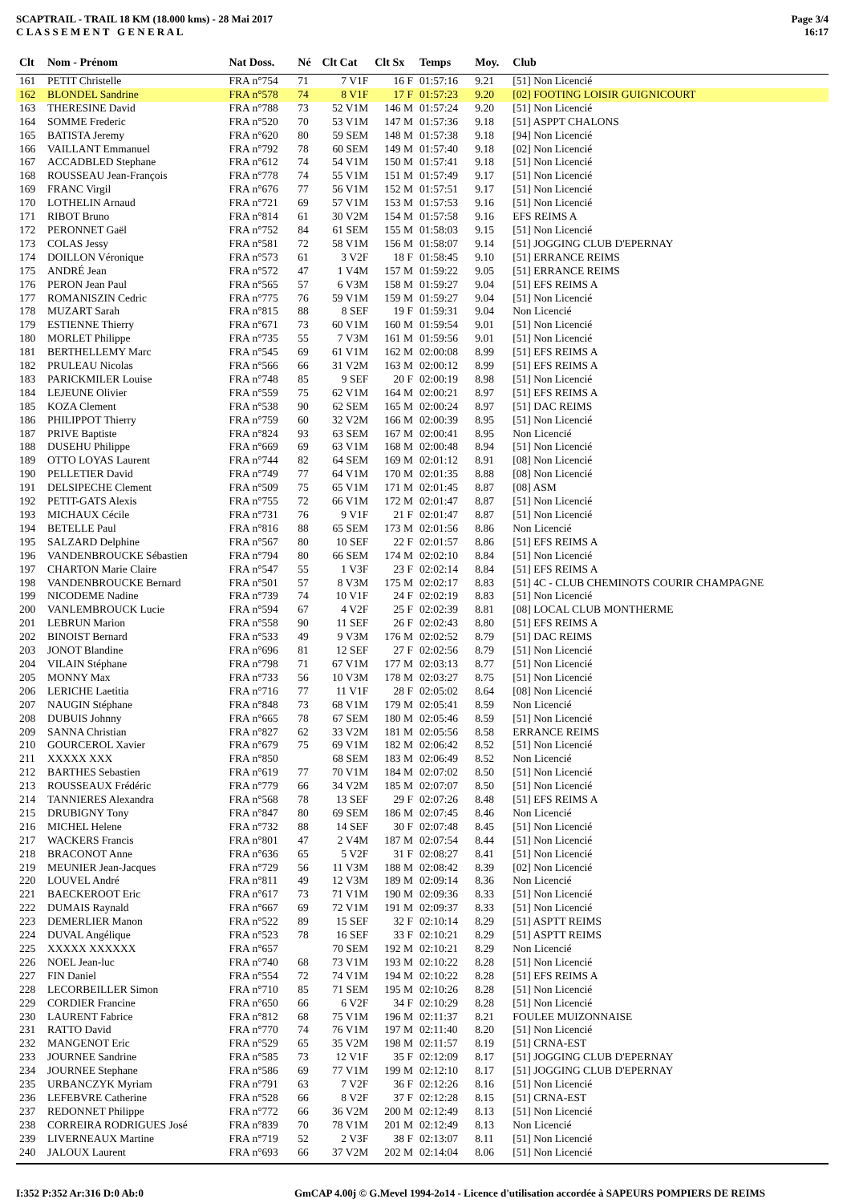SCAPTRAIL - TRAIL 18 KM (18.000 kms) - 28 Mai 2017
C L A S S E M E N T G E N E R A L
Page 3/4
16:17
| Clt | Nom - Prénom | Nat Doss. | Né | Clt Cat | Clt Sx | Temps | Moy. | Club |
| --- | --- | --- | --- | --- | --- | --- | --- | --- |
| 161 | PETIT Christelle | FRA n°754 | 71 | 7 V1F | 16 F | 01:57:16 | 9.21 | [51] Non Licencié |
| 162 | BLONDEL Sandrine | FRA n°578 | 74 | 8 V1F | 17 F | 01:57:23 | 9.20 | [02] FOOTING LOISIR GUIGNICOURT |
| 163 | THERESINE David | FRA n°788 | 73 | 52 V1M | 146 M | 01:57:24 | 9.20 | [51] Non Licencié |
| 164 | SOMME Frederic | FRA n°520 | 70 | 53 V1M | 147 M | 01:57:36 | 9.18 | [51] ASPPT CHALONS |
| 165 | BATISTA Jeremy | FRA n°620 | 80 | 59 SEM | 148 M | 01:57:38 | 9.18 | [94] Non Licencié |
| 166 | VAILLANT Emmanuel | FRA n°792 | 78 | 60 SEM | 149 M | 01:57:40 | 9.18 | [02] Non Licencié |
| 167 | ACCADBLED Stephane | FRA n°612 | 74 | 54 V1M | 150 M | 01:57:41 | 9.18 | [51] Non Licencié |
| 168 | ROUSSEAU Jean-François | FRA n°778 | 74 | 55 V1M | 151 M | 01:57:49 | 9.17 | [51] Non Licencié |
| 169 | FRANC Virgil | FRA n°676 | 77 | 56 V1M | 152 M | 01:57:51 | 9.17 | [51] Non Licencié |
| 170 | LOTHELIN Arnaud | FRA n°721 | 69 | 57 V1M | 153 M | 01:57:53 | 9.16 | [51] Non Licencié |
| 171 | RIBOT Bruno | FRA n°814 | 61 | 30 V2M | 154 M | 01:57:58 | 9.16 | EFS REIMS A |
| 172 | PERONNET Gaël | FRA n°752 | 84 | 61 SEM | 155 M | 01:58:03 | 9.15 | [51] Non Licencié |
| 173 | COLAS Jessy | FRA n°581 | 72 | 58 V1M | 156 M | 01:58:07 | 9.14 | [51] JOGGING CLUB D'EPERNAY |
| 174 | DOILLON Véronique | FRA n°573 | 61 | 3 V2F | 18 F | 01:58:45 | 9.10 | [51] ERRANCE REIMS |
| 175 | ANDRÉ Jean | FRA n°572 | 47 | 1 V4M | 157 M | 01:59:22 | 9.05 | [51] ERRANCE REIMS |
| 176 | PERON Jean Paul | FRA n°565 | 57 | 6 V3M | 158 M | 01:59:27 | 9.04 | [51] EFS REIMS A |
| 177 | ROMANISZIN Cedric | FRA n°775 | 76 | 59 V1M | 159 M | 01:59:27 | 9.04 | [51] Non Licencié |
| 178 | MUZART Sarah | FRA n°815 | 88 | 8 SEF | 19 F | 01:59:31 | 9.04 | Non Licencié |
| 179 | ESTIENNE Thierry | FRA n°671 | 73 | 60 V1M | 160 M | 01:59:54 | 9.01 | [51] Non Licencié |
| 180 | MORLET Philippe | FRA n°735 | 55 | 7 V3M | 161 M | 01:59:56 | 9.01 | [51] Non Licencié |
| 181 | BERTHELLEMY Marc | FRA n°545 | 69 | 61 V1M | 162 M | 02:00:08 | 8.99 | [51] EFS REIMS A |
| 182 | PRULEAU Nicolas | FRA n°566 | 66 | 31 V2M | 163 M | 02:00:12 | 8.99 | [51] EFS REIMS A |
| 183 | PARICKMILER Louise | FRA n°748 | 85 | 9 SEF | 20 F | 02:00:19 | 8.98 | [51] Non Licencié |
| 184 | LEJEUNE Olivier | FRA n°559 | 75 | 62 V1M | 164 M | 02:00:21 | 8.97 | [51] EFS REIMS A |
| 185 | KOZA Clement | FRA n°538 | 90 | 62 SEM | 165 M | 02:00:24 | 8.97 | [51] DAC REIMS |
| 186 | PHILIPPOT Thierry | FRA n°759 | 60 | 32 V2M | 166 M | 02:00:39 | 8.95 | [51] Non Licencié |
| 187 | PRIVE Baptiste | FRA n°824 | 93 | 63 SEM | 167 M | 02:00:41 | 8.95 | Non Licencié |
| 188 | DUSEHU Philippe | FRA n°669 | 69 | 63 V1M | 168 M | 02:00:48 | 8.94 | [51] Non Licencié |
| 189 | OTTO LOYAS Laurent | FRA n°744 | 82 | 64 SEM | 169 M | 02:01:12 | 8.91 | [08] Non Licencié |
| 190 | PELLETIER David | FRA n°749 | 77 | 64 V1M | 170 M | 02:01:35 | 8.88 | [08] Non Licencié |
| 191 | DELSIPECHE Clement | FRA n°509 | 75 | 65 V1M | 171 M | 02:01:45 | 8.87 | [08] ASM |
| 192 | PETIT-GATS Alexis | FRA n°755 | 72 | 66 V1M | 172 M | 02:01:47 | 8.87 | [51] Non Licencié |
| 193 | MICHAUX Cécile | FRA n°731 | 76 | 9 V1F | 21 F | 02:01:47 | 8.87 | [51] Non Licencié |
| 194 | BETELLE Paul | FRA n°816 | 88 | 65 SEM | 173 M | 02:01:56 | 8.86 | Non Licencié |
| 195 | SALZARD Delphine | FRA n°567 | 80 | 10 SEF | 22 F | 02:01:57 | 8.86 | [51] EFS REIMS A |
| 196 | VANDENBROUCKE Sébastien | FRA n°794 | 80 | 66 SEM | 174 M | 02:02:10 | 8.84 | [51] Non Licencié |
| 197 | CHARTON Marie Claire | FRA n°547 | 55 | 1 V3F | 23 F | 02:02:14 | 8.84 | [51] EFS REIMS A |
| 198 | VANDENBROUCKE Bernard | FRA n°501 | 57 | 8 V3M | 175 M | 02:02:17 | 8.83 | [51] 4C - CLUB CHEMINOTS COURIR CHAMPAGNE |
| 199 | NICODEME Nadine | FRA n°739 | 74 | 10 V1F | 24 F | 02:02:19 | 8.83 | [51] Non Licencié |
| 200 | VANLEMBROUCK Lucie | FRA n°594 | 67 | 4 V2F | 25 F | 02:02:39 | 8.81 | [08] LOCAL CLUB MONTHERME |
| 201 | LEBRUN Marion | FRA n°558 | 90 | 11 SEF | 26 F | 02:02:43 | 8.80 | [51] EFS REIMS A |
| 202 | BINOIST Bernard | FRA n°533 | 49 | 9 V3M | 176 M | 02:02:52 | 8.79 | [51] DAC REIMS |
| 203 | JONOT Blandine | FRA n°696 | 81 | 12 SEF | 27 F | 02:02:56 | 8.79 | [51] Non Licencié |
| 204 | VILAIN Stéphane | FRA n°798 | 71 | 67 V1M | 177 M | 02:03:13 | 8.77 | [51] Non Licencié |
| 205 | MONNY Max | FRA n°733 | 56 | 10 V3M | 178 M | 02:03:27 | 8.75 | [51] Non Licencié |
| 206 | LERICHE Laetitia | FRA n°716 | 77 | 11 V1F | 28 F | 02:05:02 | 8.64 | [08] Non Licencié |
| 207 | NAUGIN Stéphane | FRA n°848 | 73 | 68 V1M | 179 M | 02:05:41 | 8.59 | Non Licencié |
| 208 | DUBUIS Johnny | FRA n°665 | 78 | 67 SEM | 180 M | 02:05:46 | 8.59 | [51] Non Licencié |
| 209 | SANNA Christian | FRA n°827 | 62 | 33 V2M | 181 M | 02:05:56 | 8.58 | ERRANCE REIMS |
| 210 | GOURCEROL Xavier | FRA n°679 | 75 | 69 V1M | 182 M | 02:06:42 | 8.52 | [51] Non Licencié |
| 211 | XXXXX XXX | FRA n°850 | | 68 SEM | 183 M | 02:06:49 | 8.52 | Non Licencié |
| 212 | BARTHES Sebastien | FRA n°619 | 77 | 70 V1M | 184 M | 02:07:02 | 8.50 | [51] Non Licencié |
| 213 | ROUSSEAUX Frédéric | FRA n°779 | 66 | 34 V2M | 185 M | 02:07:07 | 8.50 | [51] Non Licencié |
| 214 | TANNIERES Alexandra | FRA n°568 | 78 | 13 SEF | 29 F | 02:07:26 | 8.48 | [51] EFS REIMS A |
| 215 | DRUBIGNY Tony | FRA n°847 | 80 | 69 SEM | 186 M | 02:07:45 | 8.46 | Non Licencié |
| 216 | MICHEL Helene | FRA n°732 | 88 | 14 SEF | 30 F | 02:07:48 | 8.45 | [51] Non Licencié |
| 217 | WACKERS Francis | FRA n°801 | 47 | 2 V4M | 187 M | 02:07:54 | 8.44 | [51] Non Licencié |
| 218 | BRACONOT Anne | FRA n°636 | 65 | 5 V2F | 31 F | 02:08:27 | 8.41 | [51] Non Licencié |
| 219 | MEUNIER Jean-Jacques | FRA n°729 | 56 | 11 V3M | 188 M | 02:08:42 | 8.39 | [02] Non Licencié |
| 220 | LOUVEL André | FRA n°811 | 49 | 12 V3M | 189 M | 02:09:14 | 8.36 | Non Licencié |
| 221 | BAECKEROOT Eric | FRA n°617 | 73 | 71 V1M | 190 M | 02:09:36 | 8.33 | [51] Non Licencié |
| 222 | DUMAIS Raynald | FRA n°667 | 69 | 72 V1M | 191 M | 02:09:37 | 8.33 | [51] Non Licencié |
| 223 | DEMERLIER Manon | FRA n°522 | 89 | 15 SEF | 32 F | 02:10:14 | 8.29 | [51] ASPTT REIMS |
| 224 | DUVAL Angélique | FRA n°523 | 78 | 16 SEF | 33 F | 02:10:21 | 8.29 | [51] ASPTT REIMS |
| 225 | XXXXX XXXXXX | FRA n°657 | | 70 SEM | 192 M | 02:10:21 | 8.29 | Non Licencié |
| 226 | NOEL Jean-luc | FRA n°740 | 68 | 73 V1M | 193 M | 02:10:22 | 8.28 | [51] Non Licencié |
| 227 | FIN Daniel | FRA n°554 | 72 | 74 V1M | 194 M | 02:10:22 | 8.28 | [51] EFS REIMS A |
| 228 | LECORBEILLER Simon | FRA n°710 | 85 | 71 SEM | 195 M | 02:10:26 | 8.28 | [51] Non Licencié |
| 229 | CORDIER Francine | FRA n°650 | 66 | 6 V2F | 34 F | 02:10:29 | 8.28 | [51] Non Licencié |
| 230 | LAURENT Fabrice | FRA n°812 | 68 | 75 V1M | 196 M | 02:11:37 | 8.21 | FOULEE MUIZONNAISE |
| 231 | RATTO David | FRA n°770 | 74 | 76 V1M | 197 M | 02:11:40 | 8.20 | [51] Non Licencié |
| 232 | MANGENOT Eric | FRA n°529 | 65 | 35 V2M | 198 M | 02:11:57 | 8.19 | [51] CRNA-EST |
| 233 | JOURNEE Sandrine | FRA n°585 | 73 | 12 V1F | 35 F | 02:12:09 | 8.17 | [51] JOGGING CLUB D'EPERNAY |
| 234 | JOURNEE Stephane | FRA n°586 | 69 | 77 V1M | 199 M | 02:12:10 | 8.17 | [51] JOGGING CLUB D'EPERNAY |
| 235 | URBANCZYK Myriam | FRA n°791 | 63 | 7 V2F | 36 F | 02:12:26 | 8.16 | [51] Non Licencié |
| 236 | LEFEBVRE Catherine | FRA n°528 | 66 | 8 V2F | 37 F | 02:12:28 | 8.15 | [51] CRNA-EST |
| 237 | REDONNET Philippe | FRA n°772 | 66 | 36 V2M | 200 M | 02:12:49 | 8.13 | [51] Non Licencié |
| 238 | CORREIRA RODRIGUES José | FRA n°839 | 70 | 78 V1M | 201 M | 02:12:49 | 8.13 | Non Licencié |
| 239 | LIVERNEAUX Martine | FRA n°719 | 52 | 2 V3F | 38 F | 02:13:07 | 8.11 | [51] Non Licencié |
| 240 | JALOUX Laurent | FRA n°693 | 66 | 37 V2M | 202 M | 02:14:04 | 8.06 | [51] Non Licencié |
I:352 P:352 Ar:316 D:0 Ab:0 GmCAP 4.00j © G.Mevel 1994-2o14 - Licence d'utilisation accordée à SAPEURS POMPIERS DE REIMS